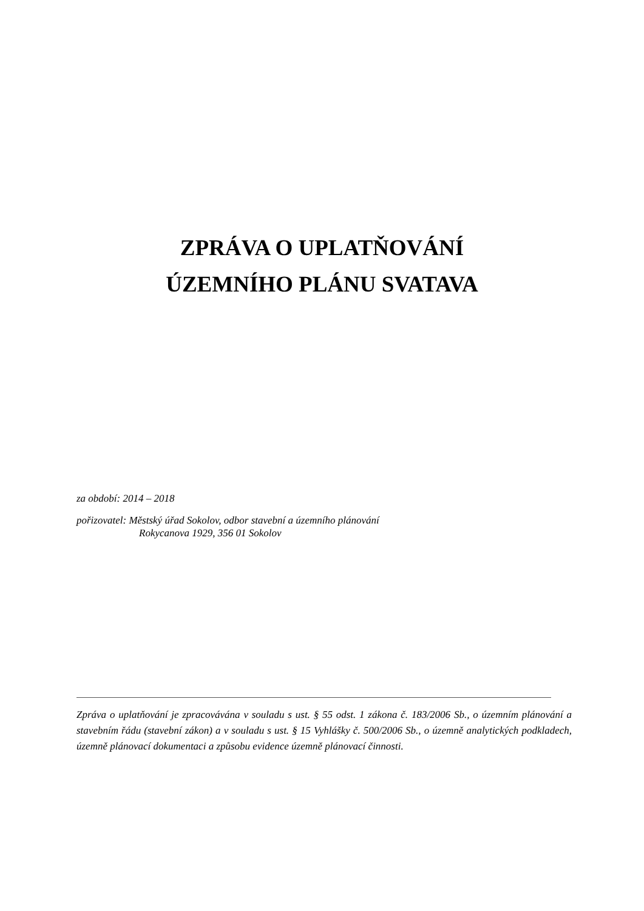ZPRÁVA O UPLATŇOVÁNÍ
ÚZEMNÍHO PLÁNU SVATAVA
za období: 2014 – 2018
pořizovatel: Městský úřad Sokolov, odbor stavební a územního plánování
Rokycanova 1929, 356 01 Sokolov
Zpráva o uplatňování je zpracovávána v souladu s ust. § 55 odst. 1 zákona č. 183/2006 Sb., o územním plánování a stavebním řádu (stavební zákon) a v souladu s ust. § 15 Vyhlášky č. 500/2006 Sb., o územně analytických podkladech, územně plánovací dokumentaci a způsobu evidence územně plánovací činnosti.